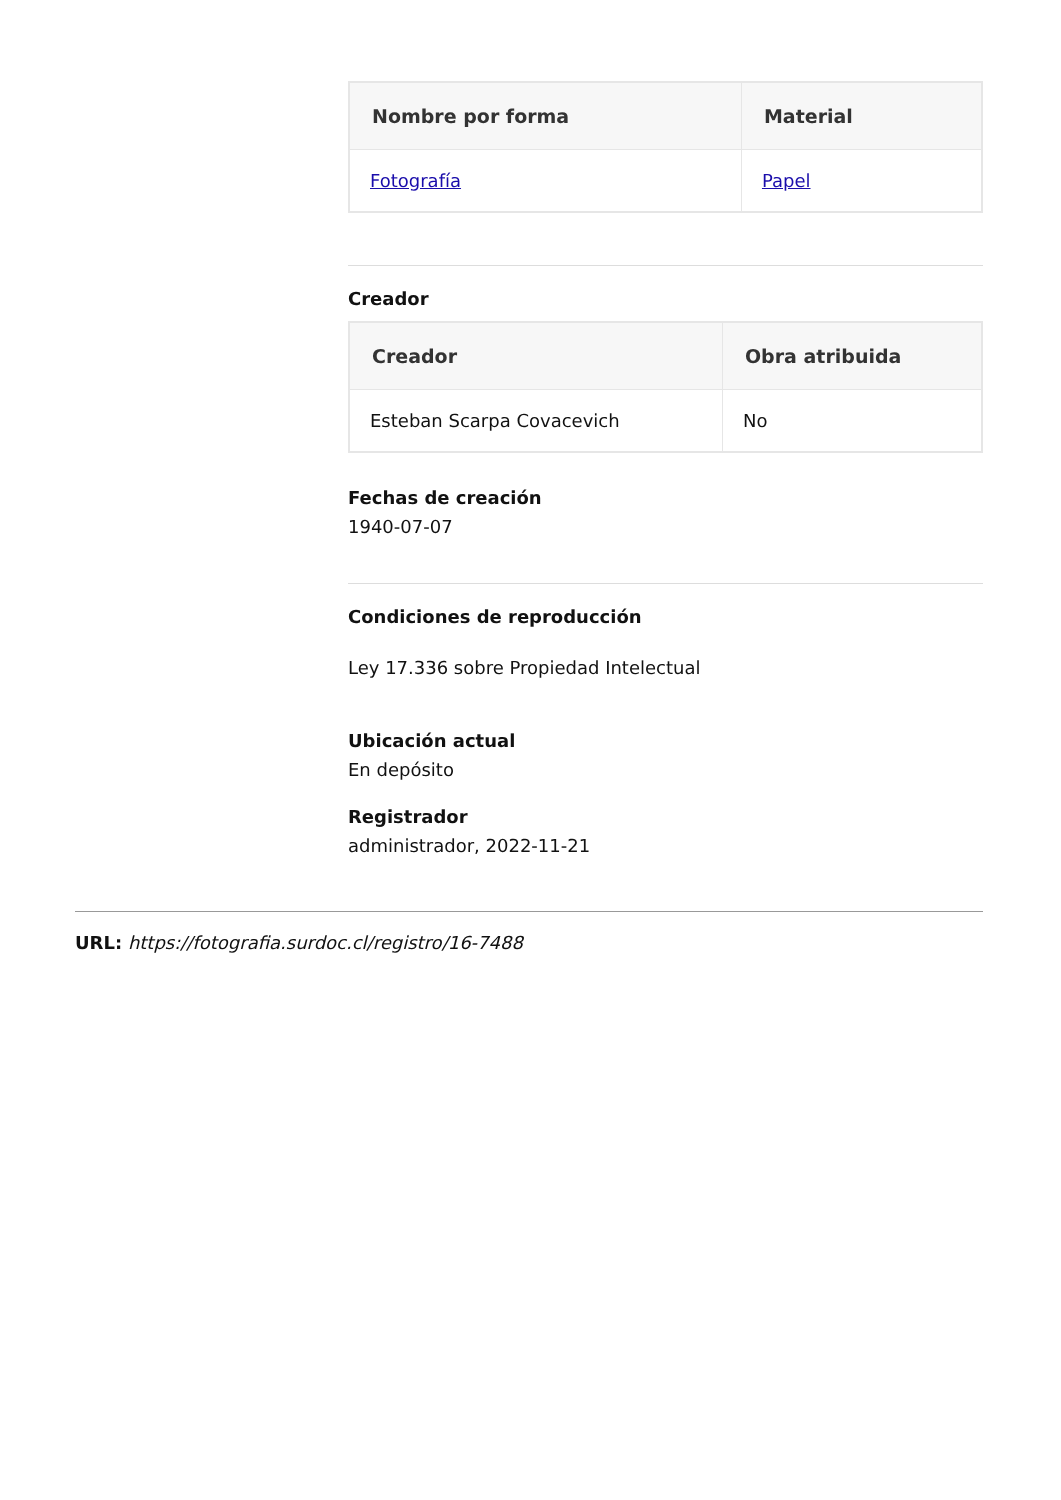| Nombre por forma | Material |
| --- | --- |
| Fotografía | Papel |
Creador
| Creador | Obra atribuida |
| --- | --- |
| Esteban Scarpa Covacevich | No |
Fechas de creación
1940-07-07
Condiciones de reproducción
Ley 17.336 sobre Propiedad Intelectual
Ubicación actual
En depósito
Registrador
administrador, 2022-11-21
URL: https://fotografia.surdoc.cl/registro/16-7488